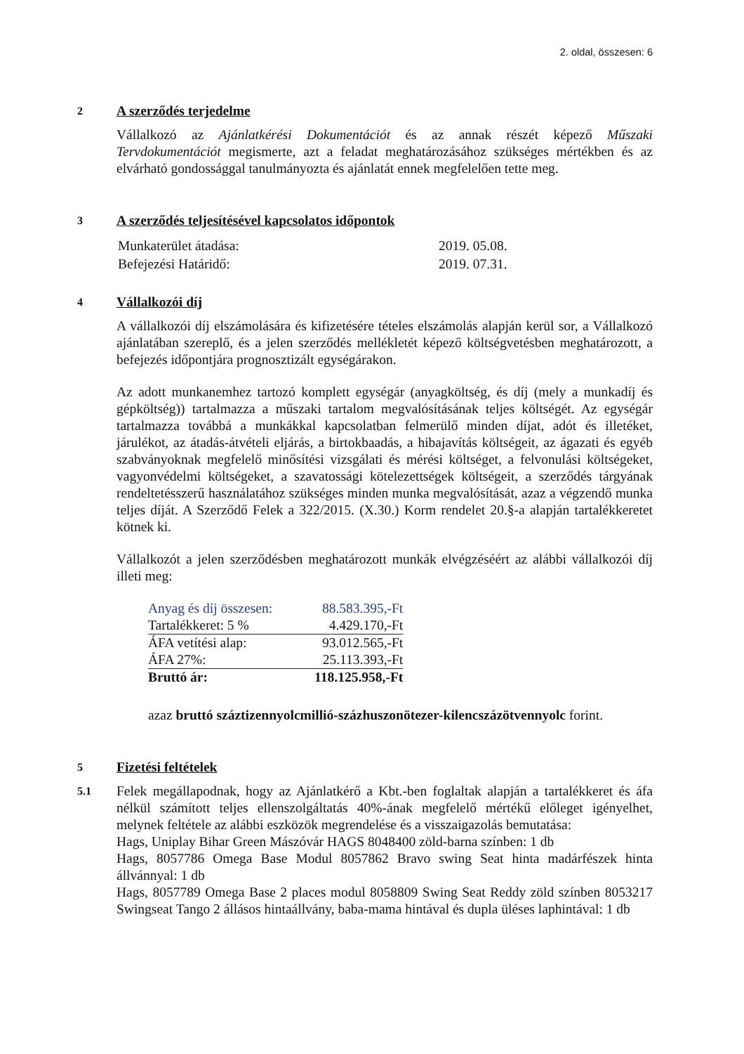2. oldal, összesen: 6
2
A szerződés terjedelme
Vállalkozó az Ajánlatkérési Dokumentációt és az annak részét képező Műszaki Tervdokumentációt megismerte, azt a feladat meghatározásához szükséges mértékben és az elvárható gondossággal tanulmányozta és ajánlatát ennek megfelelően tette meg.
3
A szerződés teljesítésével kapcsolatos időpontok
| Munkaterület átadása: | 2019. 05.08. |
| Befejezési Határidő: | 2019. 07.31. |
4
Vállalkozói díj
A vállalkozói díj elszámolására és kifizetésére tételes elszámolás alapján kerül sor, a Vállalkozó ajánlatában szereplő, és a jelen szerződés mellékletét képező költségvetésben meghatározott, a befejezés időpontjára prognosztizált egységárakon.
Az adott munkanemhez tartozó komplett egységár (anyagköltség, és díj (mely a munkadíj és gépköltség)) tartalmazza a műszaki tartalom megvalósításának teljes költségét. Az egységár tartalmazza továbbá a munkákkal kapcsolatban felmerülő minden díjat, adót és illetéket, járulékot, az átadás-átvételi eljárás, a birtokbaadás, a hibajavítás költségeit, az ágazati és egyéb szabványoknak megfelelő minősítési vizsgálati és mérési költséget, a felvonulási költségeket, vagyonvédelmi költségeket, a szavatossági kötelezettségek költségeit, a szerződés tárgyának rendeltetésszerű használatához szükséges minden munka megvalósítását, azaz a végzendő munka teljes díját. A Szerződő Felek a 322/2015. (X.30.) Korm rendelet 20.§-a alapján tartalékkeretet kötnek ki.
Vállalkozót a jelen szerződésben meghatározott munkák elvégzéséért az alábbi vállalkozói díj illeti meg:
| Anyag és díj összesen: | 88.583.395,-Ft |
| Tartalékkeret: 5 % | 4.429.170,-Ft |
| ÁFA vetítési alap: | 93.012.565,-Ft |
| ÁFA 27%: | 25.113.393,-Ft |
| Bruttó ár: | 118.125.958,-Ft |
azaz bruttó száztizennyolcmillió-százhuszonötezer-kilencszázötvennyolc forint.
5
Fizetési feltételek
5.1
Felek megállapodnak, hogy az Ajánlatkérő a Kbt.-ben foglaltak alapján a tartalékkeret és áfa nélkül számított teljes ellenszolgáltatás 40%-ának megfelelő mértékű előleget igényelhet, melynek feltétele az alábbi eszközök megrendelése és a visszaigazolás bemutatása:
Hags, Uniplay Bihar Green Mászóvár HAGS 8048400 zöld-barna színben: 1 db
Hags, 8057786 Omega Base Modul 8057862 Bravo swing Seat hinta madárfészek hinta állvánnyal: 1 db
Hags, 8057789 Omega Base 2 places modul 8058809 Swing Seat Reddy zöld színben 8053217 Swingseat Tango 2 állásos hintaállvány, baba-mama hintával és dupla üléses laphintával: 1 db